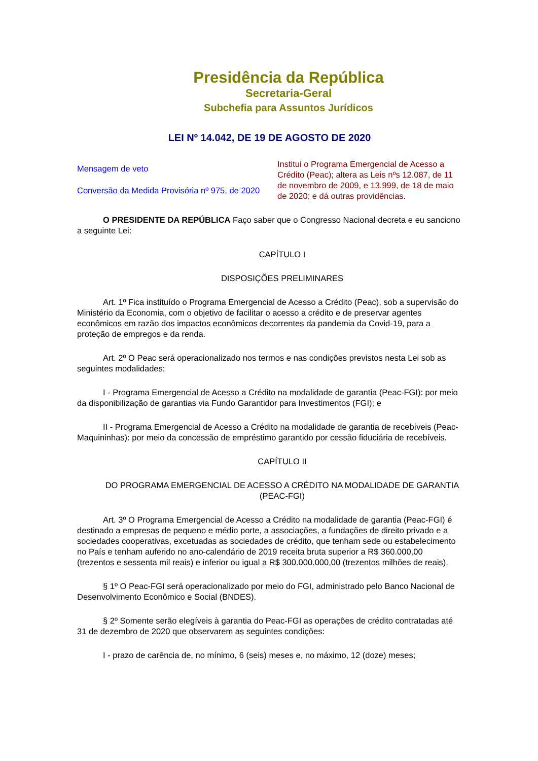Presidência da República
Secretaria-Geral
Subchefia para Assuntos Jurídicos
LEI Nº 14.042, DE 19 DE AGOSTO DE 2020
Mensagem de veto
Conversão da Medida Provisória nº 975, de 2020
Institui o Programa Emergencial de Acesso a Crédito (Peac); altera as Leis nºs 12.087, de 11 de novembro de 2009, e 13.999, de 18 de maio de 2020; e dá outras providências.
O PRESIDENTE DA REPÚBLICA Faço saber que o Congresso Nacional decreta e eu sanciono a seguinte Lei:
CAPÍTULO I
DISPOSIÇÕES PRELIMINARES
Art. 1º Fica instituído o Programa Emergencial de Acesso a Crédito (Peac), sob a supervisão do Ministério da Economia, com o objetivo de facilitar o acesso a crédito e de preservar agentes econômicos em razão dos impactos econômicos decorrentes da pandemia da Covid-19, para a proteção de empregos e da renda.
Art. 2º O Peac será operacionalizado nos termos e nas condições previstos nesta Lei sob as seguintes modalidades:
I - Programa Emergencial de Acesso a Crédito na modalidade de garantia (Peac-FGI): por meio da disponibilização de garantias via Fundo Garantidor para Investimentos (FGI); e
II - Programa Emergencial de Acesso a Crédito na modalidade de garantia de recebíveis (Peac-Maquininhas): por meio da concessão de empréstimo garantido por cessão fiduciária de recebíveis.
CAPÍTULO II
DO PROGRAMA EMERGENCIAL DE ACESSO A CRÉDITO NA MODALIDADE DE GARANTIA (PEAC-FGI)
Art. 3º O Programa Emergencial de Acesso a Crédito na modalidade de garantia (Peac-FGI) é destinado a empresas de pequeno e médio porte, a associações, a fundações de direito privado e a sociedades cooperativas, excetuadas as sociedades de crédito, que tenham sede ou estabelecimento no País e tenham auferido no ano-calendário de 2019 receita bruta superior a R$ 360.000,00 (trezentos e sessenta mil reais) e inferior ou igual a R$ 300.000.000,00 (trezentos milhões de reais).
§ 1º O Peac-FGI será operacionalizado por meio do FGI, administrado pelo Banco Nacional de Desenvolvimento Econômico e Social (BNDES).
§ 2º Somente serão elegíveis à garantia do Peac-FGI as operações de crédito contratadas até 31 de dezembro de 2020 que observarem as seguintes condições:
I - prazo de carência de, no mínimo, 6 (seis) meses e, no máximo, 12 (doze) meses;